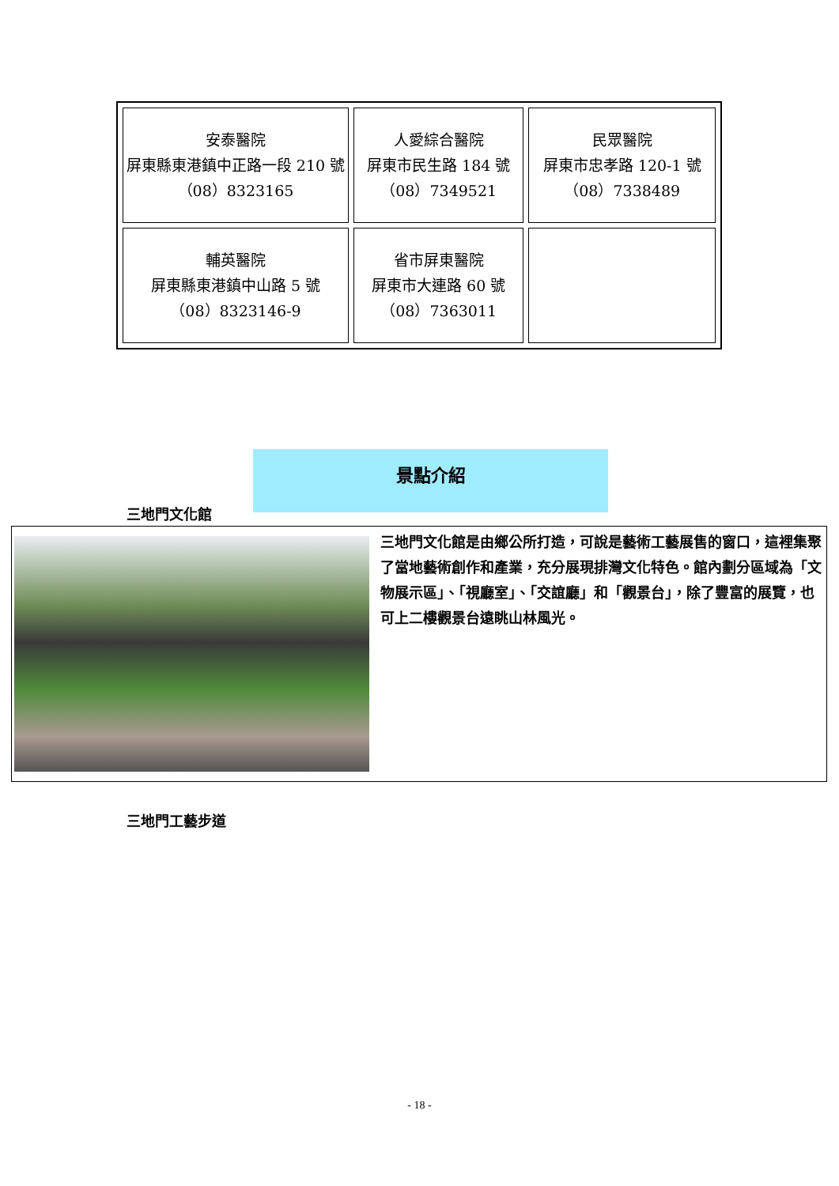| 安泰醫院 屏東縣東港鎮中正路一段 210 號 （08）8323165 | 人愛綜合醫院 屏東市民生路 184 號 （08）7349521 | 民眾醫院 屏東市忠孝路 120-1 號 （08）7338489 |
| 輔英醫院 屏東縣東港鎮中山路 5 號 （08）8323146-9 | 省市屏東醫院 屏東市大連路 60 號 （08）7363011 | |
景點介紹
三地門文化館
三地門文化館是由鄉公所打造，可說是藝術工藝展售的窗口，這裡集聚了當地藝術創作和產業，充分展現排灣文化特色。館內劃分區域為「文物展示區」、「視廳室」、「交誼廳」和「觀景台」，除了豐富的展覽，也可上二樓觀景台遠眺山林風光。
三地門工藝步道
- 18 -